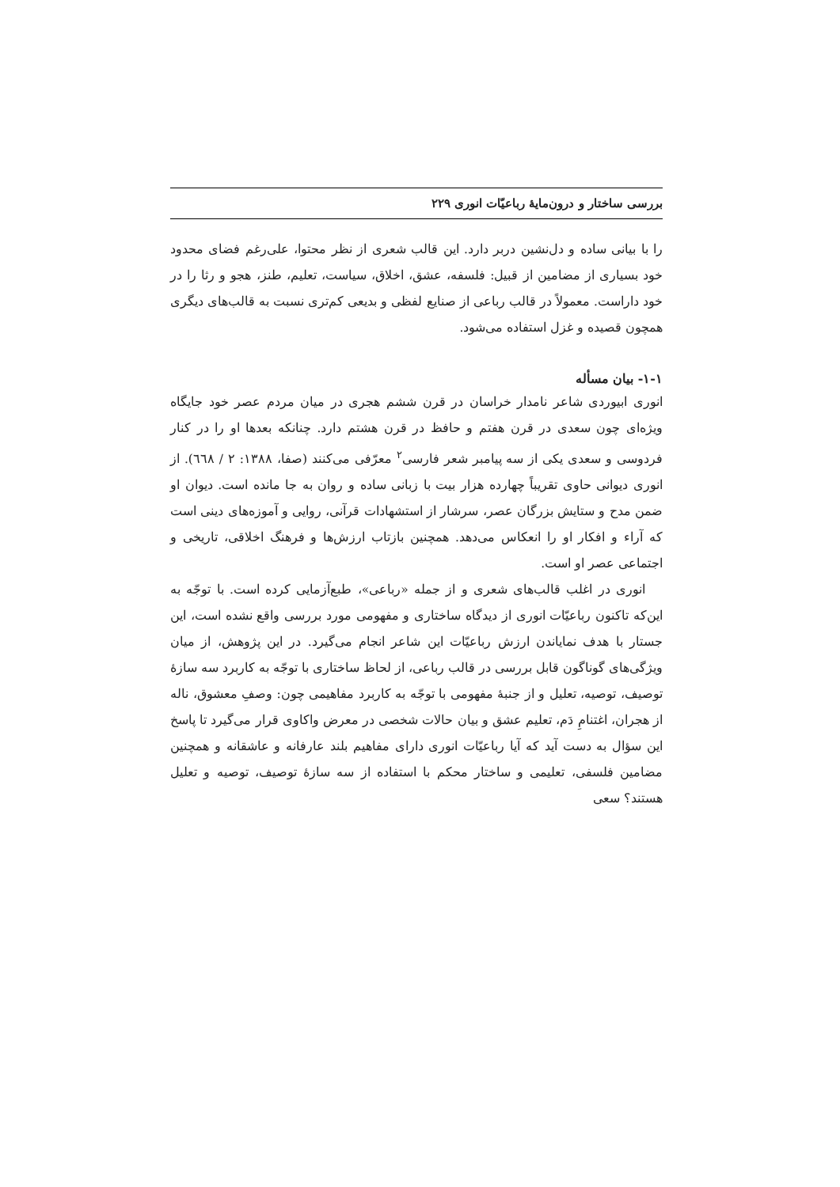بررسی ساختار و درون‌مایهٔ رباعیّات انوری ۲۲۹
را با بیانی ساده و دل‌نشین دربر دارد. این قالب شعری از نظر محتوا، علی‌رغم فضای محدود خود بسیاری از مضامین از قبیل: فلسفه، عشق، اخلاق، سیاست، تعلیم، طنز، هجو و رثا را در خود داراست. معمولاً در قالب رباعی از صنایع لفظی و بدیعی کم‌تری نسبت به قالب‌های دیگری همچون قصیده و غزل استفاده می‌شود.
۱-۱- بیان مسأله
انوری ابیوردی شاعر نامدار خراسان در قرن ششم هجری در میان مردم عصر خود جایگاه ویژه‌ای چون سعدی در قرن هفتم و حافظ در قرن هشتم دارد. چنانکه بعدها او را در کنار فردوسی و سعدی یکی از سه پیامبر شعر فارسی<sup>۲</sup> معرّفی می‌کنند (صفا، ۱۳۸۸: ۲ / ٦٦٨). از انوری دیوانی حاوی تقریباً چهارده هزار بیت با زبانی ساده و روان به جا مانده است. دیوان او ضمن مدح و ستایش بزرگان عصر، سرشار از استشهادات قرآنی، روایی و آموزه‌های دینی است که آراء و افکار او را انعکاس می‌دهد. همچنین بازتاب ارزش‌ها و فرهنگ اخلاقی، تاریخی و اجتماعی عصر او است.
انوری در اغلب قالب‌های شعری و از جمله «رباعی»، طبع‌آزمایی کرده است. با توجّه به این‌که تاکنون رباعیّات انوری از دیدگاه ساختاری و مفهومی مورد بررسی واقع نشده است، این جستار با هدف نمایاندن ارزش رباعیّات این شاعر انجام می‌گیرد. در این پژوهش، از میان ویژگی‌های گوناگون قابل بررسی در قالب رباعی، از لحاظ ساختاری با توجّه به کاربرد سه سازهٔ توصیف، توصیه، تعلیل و از جنبهٔ مفهومی با توجّه به کاربرد مفاهیمی چون: وصفِ معشوق، ناله از هجران، اغتنامِ دَم، تعلیم عشق و بیان حالات شخصی در معرض واکاوی قرار می‌گیرد تا پاسخ این سؤال به دست آید که آیا رباعیّات انوری دارای مفاهیم بلند عارفانه و عاشقانه و همچنین مضامین فلسفی، تعلیمی و ساختار محکم با استفاده از سه سازهٔ توصیف، توصیه و تعلیل هستند؟ سعی